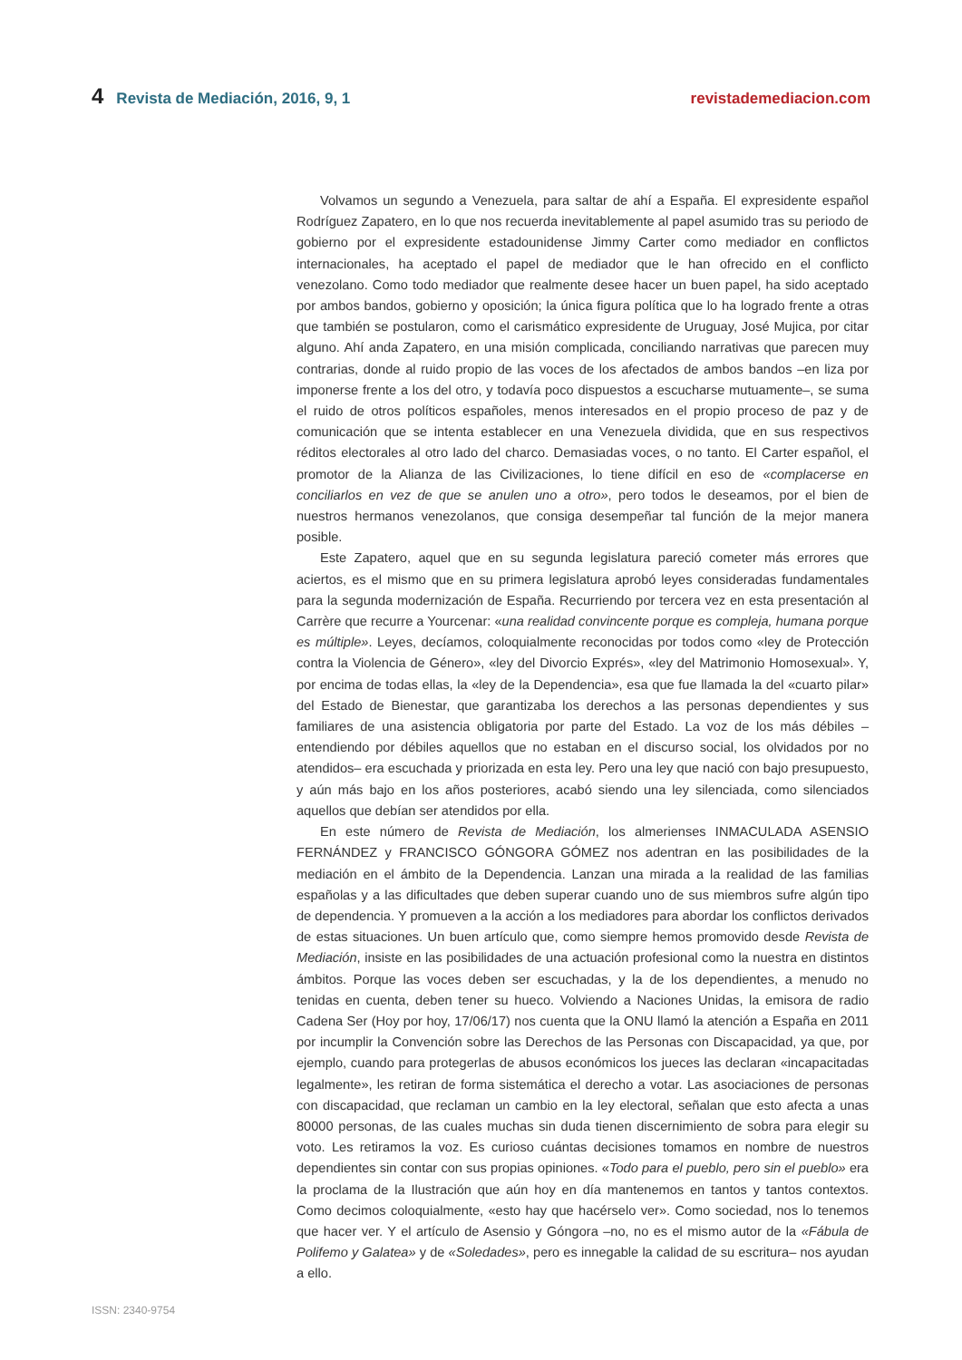4 Revista de Mediación, 2016, 9, 1
revistademediacion.com
Volvamos un segundo a Venezuela, para saltar de ahí a España. El expresidente español Rodríguez Zapatero, en lo que nos recuerda inevitablemente al papel asumido tras su periodo de gobierno por el expresidente estadounidense Jimmy Carter como mediador en conflictos internacionales, ha aceptado el papel de mediador que le han ofrecido en el conflicto venezolano. Como todo mediador que realmente desee hacer un buen papel, ha sido aceptado por ambos bandos, gobierno y oposición; la única figura política que lo ha logrado frente a otras que también se postularon, como el carismático expresidente de Uruguay, José Mujica, por citar alguno. Ahí anda Zapatero, en una misión complicada, conciliando narrativas que parecen muy contrarias, donde al ruido propio de las voces de los afectados de ambos bandos –en liza por imponerse frente a los del otro, y todavía poco dispuestos a escucharse mutuamente–, se suma el ruido de otros políticos españoles, menos interesados en el propio proceso de paz y de comunicación que se intenta establecer en una Venezuela dividida, que en sus respectivos réditos electorales al otro lado del charco. Demasiadas voces, o no tanto. El Carter español, el promotor de la Alianza de las Civilizaciones, lo tiene difícil en eso de «complacerse en conciliarlos en vez de que se anulen uno a otro», pero todos le deseamos, por el bien de nuestros hermanos venezolanos, que consiga desempeñar tal función de la mejor manera posible.
Este Zapatero, aquel que en su segunda legislatura pareció cometer más errores que aciertos, es el mismo que en su primera legislatura aprobó leyes consideradas fundamentales para la segunda modernización de España. Recurriendo por tercera vez en esta presentación al Carrère que recurre a Yourcenar: «una realidad convincente porque es compleja, humana porque es múltiple». Leyes, decíamos, coloquialmente reconocidas por todos como «ley de Protección contra la Violencia de Género», «ley del Divorcio Exprés», «ley del Matrimonio Homosexual». Y, por encima de todas ellas, la «ley de la Dependencia», esa que fue llamada la del «cuarto pilar» del Estado de Bienestar, que garantizaba los derechos a las personas dependientes y sus familiares de una asistencia obligatoria por parte del Estado. La voz de los más débiles –entendiendo por débiles aquellos que no estaban en el discurso social, los olvidados por no atendidos– era escuchada y priorizada en esta ley. Pero una ley que nació con bajo presupuesto, y aún más bajo en los años posteriores, acabó siendo una ley silenciada, como silenciados aquellos que debían ser atendidos por ella.
En este número de Revista de Mediación, los almerienses INMACULADA ASENSIO FERNÁNDEZ y FRANCISCO GÓNGORA GÓMEZ nos adentran en las posibilidades de la mediación en el ámbito de la Dependencia. Lanzan una mirada a la realidad de las familias españolas y a las dificultades que deben superar cuando uno de sus miembros sufre algún tipo de dependencia. Y promueven a la acción a los mediadores para abordar los conflictos derivados de estas situaciones. Un buen artículo que, como siempre hemos promovido desde Revista de Mediación, insiste en las posibilidades de una actuación profesional como la nuestra en distintos ámbitos. Porque las voces deben ser escuchadas, y la de los dependientes, a menudo no tenidas en cuenta, deben tener su hueco. Volviendo a Naciones Unidas, la emisora de radio Cadena Ser (Hoy por hoy, 17/06/17) nos cuenta que la ONU llamó la atención a España en 2011 por incumplir la Convención sobre las Derechos de las Personas con Discapacidad, ya que, por ejemplo, cuando para protegerlas de abusos económicos los jueces las declaran «incapacitadas legalmente», les retiran de forma sistemática el derecho a votar. Las asociaciones de personas con discapacidad, que reclaman un cambio en la ley electoral, señalan que esto afecta a unas 80000 personas, de las cuales muchas sin duda tienen discernimiento de sobra para elegir su voto. Les retiramos la voz. Es curioso cuántas decisiones tomamos en nombre de nuestros dependientes sin contar con sus propias opiniones. «Todo para el pueblo, pero sin el pueblo» era la proclama de la Ilustración que aún hoy en día mantenemos en tantos y tantos contextos. Como decimos coloquialmente, «esto hay que hacérselo ver». Como sociedad, nos lo tenemos que hacer ver. Y el artículo de Asensio y Góngora –no, no es el mismo autor de la «Fábula de Polifemo y Galatea» y de «Soledades», pero es innegable la calidad de su escritura– nos ayudan a ello.
ISSN: 2340-9754